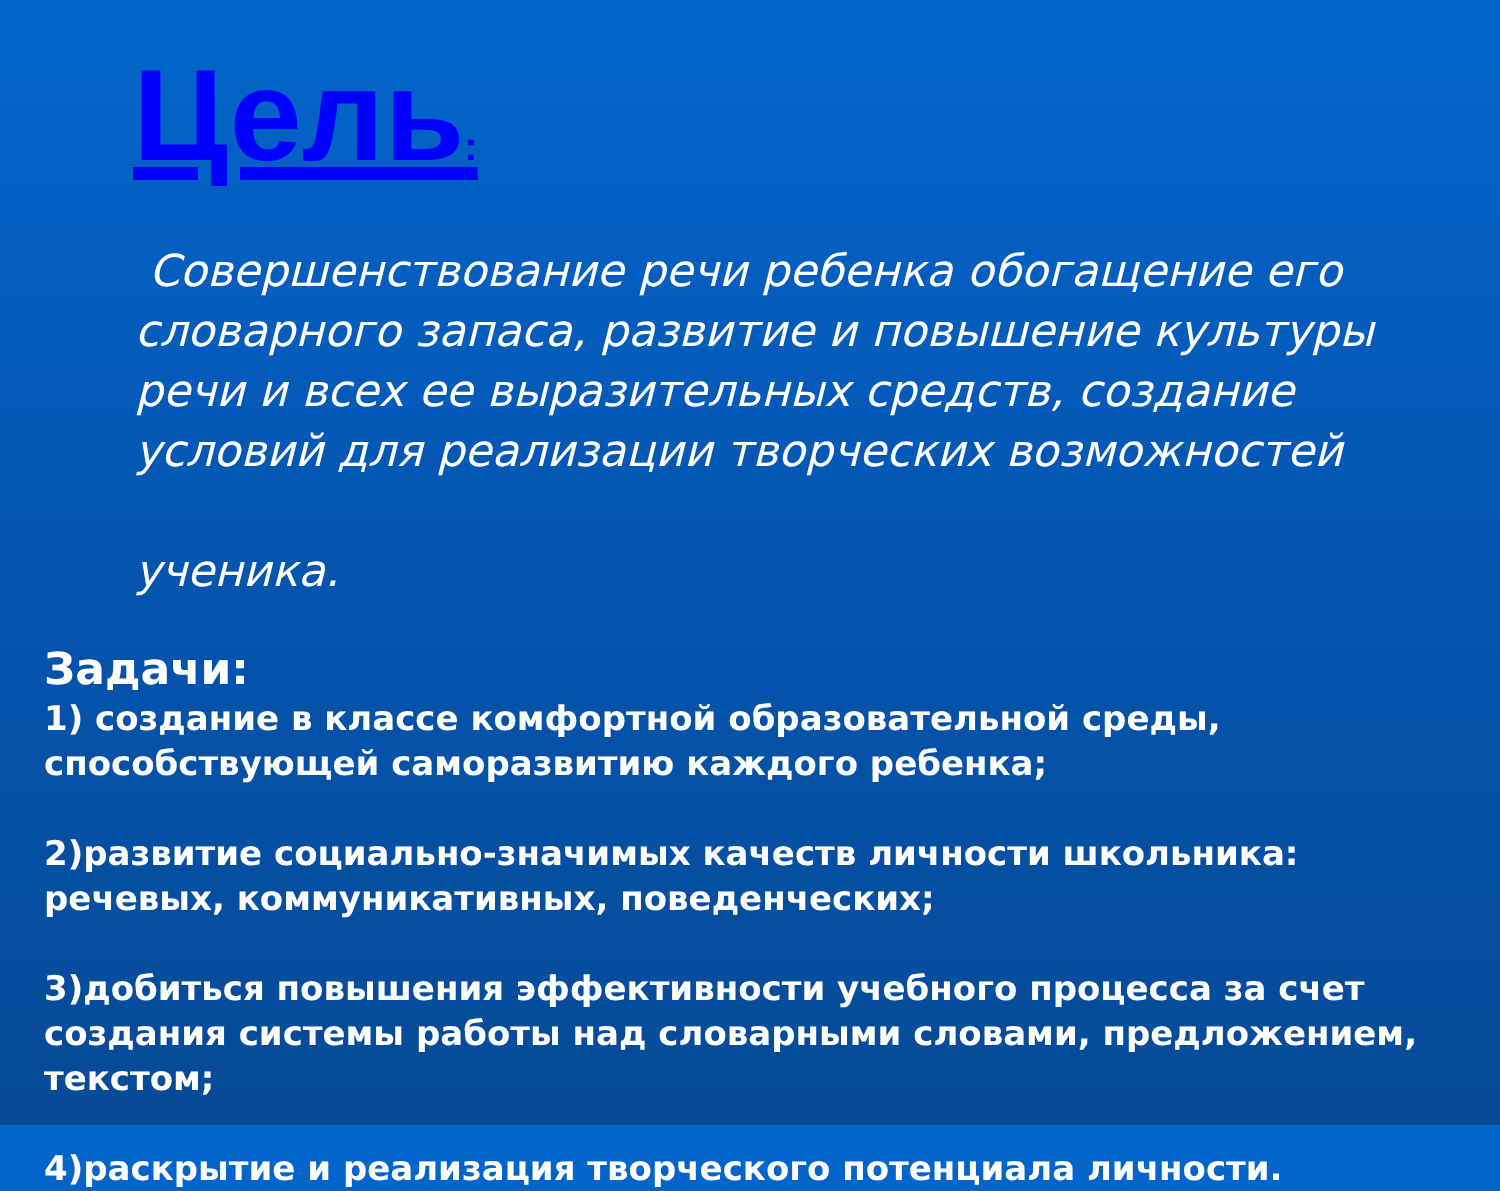Цель:
Совершенствование речи ребенка обогащение его словарного запаса, развитие и повышение культуры речи и всех ее выразительных средств, создание условий для реализации творческих возможностей
ученика.
Задачи:
1) создание в классе комфортной образовательной среды, способствующей саморазвитию каждого ребенка;
2)развитие социально-значимых качеств личности школьника: речевых, коммуникативных, поведенческих;
3)добиться повышения эффективности учебного процесса за счет создания системы работы над словарными словами, предложением, текстом;
4)раскрытие и реализация творческого потенциала личности.